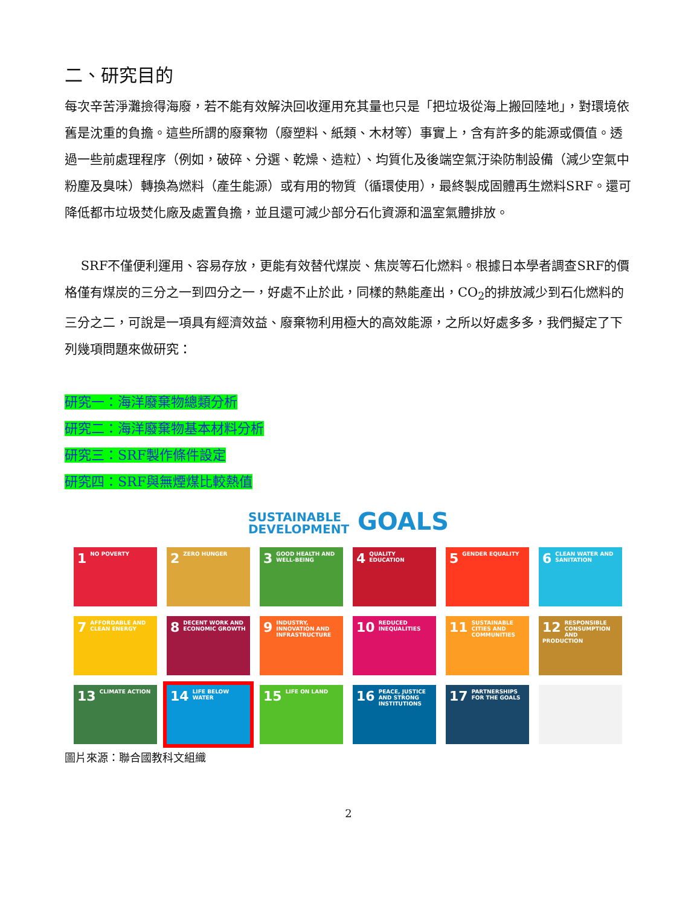二、研究目的
每次辛苦淨灘撿得海廢，若不能有效解決回收運用充其量也只是「把垃圾從海上搬回陸地」，對環境依舊是沈重的負擔。這些所謂的廢棄物（廢塑料、紙類、木材等）事實上，含有許多的能源或價值。透過一些前處理程序（例如，破碎、分選、乾燥、造粒）、均質化及後端空氣汙染防制設備（減少空氣中粉塵及臭味）轉換為燃料（產生能源）或有用的物質（循環使用），最終製成固體再生燃料SRF。還可降低都市垃圾焚化廠及處置負擔，並且還可減少部分石化資源和溫室氣體排放。
SRF不僅便利運用、容易存放，更能有效替代煤炭、焦炭等石化燃料。根據日本學者調查SRF的價格僅有煤炭的三分之一到四分之一，好處不止於此，同樣的熱能產出，CO<sub>2</sub>的排放減少到石化燃料的三分之二，可說是一項具有經濟效益、廢棄物利用極大的高效能源，之所以好處多多，我們擬定了下列幾項問題來做研究：
研究一：海洋廢棄物總類分析
研究二：海洋廢棄物基本材料分析
研究三：SRF製作條件設定
研究四：SRF與無煙煤比較熱值
SUSTAINABLE
DEVELOPMENT GOALS
1 NO POVERTY
2 ZERO HUNGER
3 GOOD HEALTH AND WELL-BEING
4 QUALITY EDUCATION
5 GENDER EQUALITY
6 CLEAN WATER AND SANITATION
7 AFFORDABLE AND CLEAN ENERGY
8 DECENT WORK AND ECONOMIC GROWTH
9 INDUSTRY, INNOVATION AND INFRASTRUCTURE
10 REDUCED INEQUALITIES
11 SUSTAINABLE CITIES AND COMMUNITIES
12 RESPONSIBLE CONSUMPTION AND PRODUCTION
13 CLIMATE ACTION
14 LIFE BELOW WATER
15 LIFE ON LAND
16 PEACE, JUSTICE AND STRONG INSTITUTIONS
17 PARTNERSHIPS FOR THE GOALS
圖片來源：聯合國教科文組織
2